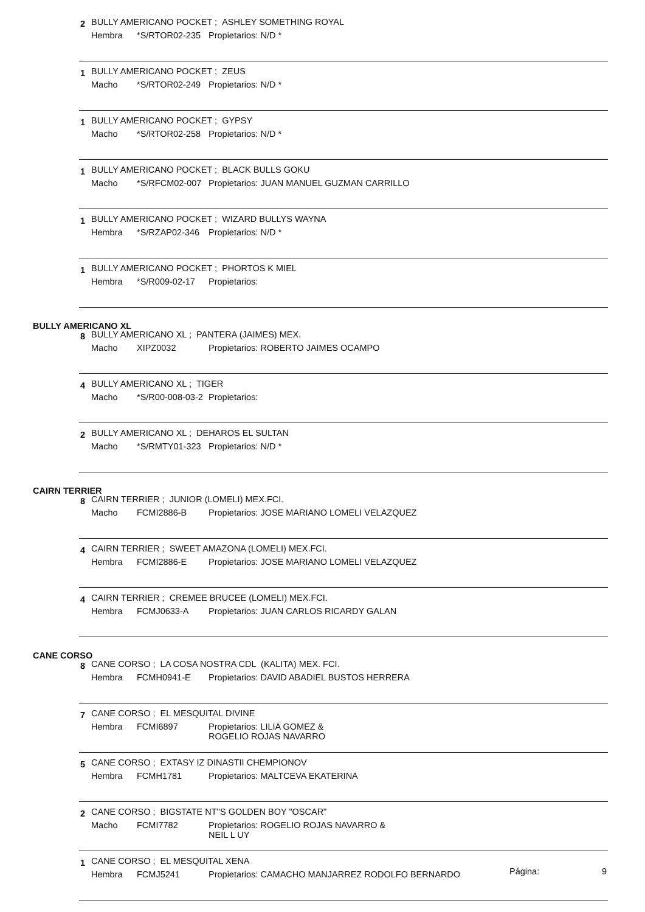2
BULLY AMERICANO POCKET ; ASHLEY SOMETHING ROYAL
Hembra *S/RTOR02-235 Propietarios: N/D *
1 BULLY AMERICANO POCKET ; ZEUS
Macho *S/RTOR02-249 Propietarios: N/D *
1
BULLY AMERICANO POCKET ; GYPSY
Macho *S/RTOR02-258 Propietarios: N/D *
1
BULLY AMERICANO POCKET ; BLACK BULLS GOKU
Macho *S/RFCM02-007 Propietarios: JUAN MANUEL GUZMAN CARRILLO
1
BULLY AMERICANO POCKET ; WIZARD BULLYS WAYNA
Hembra *S/RZAP02-346 Propietarios: N/D *
1
BULLY AMERICANO POCKET ; PHORTOS K MIEL
Hembra *S/R009-02-17 Propietarios:
BULLY AMERICANO XL
8
BULLY AMERICANO XL ; PANTERA (JAIMES) MEX.
Macho XIPZ0032 Propietarios: ROBERTO JAIMES OCAMPO
4 BULLY AMERICANO XL ; TIGER
Macho *S/R00-008-03-2 Propietarios:
2
BULLY AMERICANO XL ; DEHAROS EL SULTAN
Macho *S/RMTY01-323 Propietarios: N/D *
CAIRN TERRIER
8
CAIRN TERRIER ; JUNIOR (LOMELI) MEX.FCI.
Macho FCMI2886-B Propietarios: JOSE MARIANO LOMELI VELAZQUEZ
4
CAIRN TERRIER ; SWEET AMAZONA (LOMELI) MEX.FCI.
Hembra FCMI2886-E Propietarios: JOSE MARIANO LOMELI VELAZQUEZ
4
CAIRN TERRIER ; CREMEE BRUCEE (LOMELI) MEX.FCI.
Hembra FCMJ0633-A Propietarios: JUAN CARLOS RICARDY GALAN
CANE CORSO
8
CANE CORSO ; LA COSA NOSTRA CDL (KALITA) MEX. FCI.
Hembra FCMH0941-E Propietarios: DAVID ABADIEL BUSTOS HERRERA
7
CANE CORSO ; EL MESQUITAL DIVINE
Hembra FCMI6897 Propietarios: LILIA GOMEZ &
ROGELIO ROJAS NAVARRO
5
CANE CORSO ; EXTASY IZ DINASTII CHEMPIONOV
Hembra FCMH1781 Propietarios: MALTCEVA EKATERINA
2
CANE CORSO ; BIGSTATE NT''S GOLDEN BOY "OSCAR"
Macho FCMI7782 Propietarios: ROGELIO ROJAS NAVARRO &
NEIL L UY
1
CANE CORSO ; EL MESQUITAL XENA
Hembra FCMJ5241 Propietarios: CAMACHO MANJARREZ RODOLFO BERNARDO
Página: 9